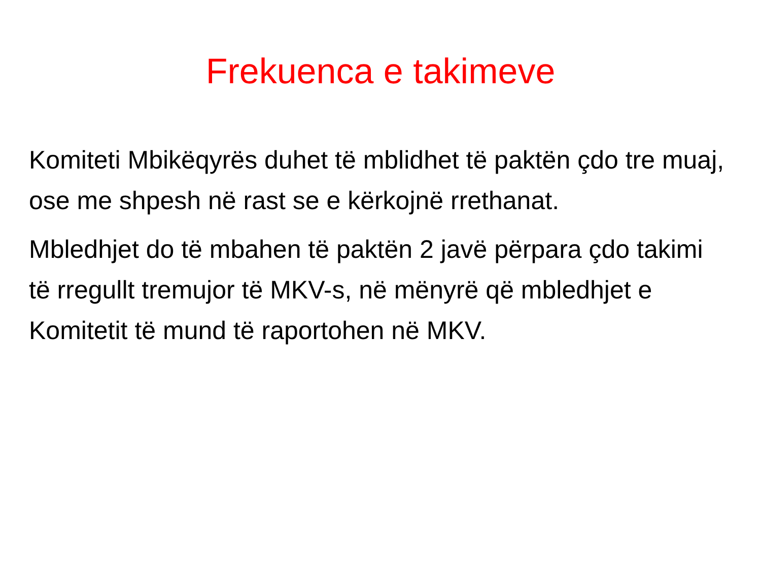Frekuenca e takimeve
Komiteti Mbikëqyrës duhet të mblidhet të paktën çdo tre muaj, ose me shpesh në rast se e kërkojnë rrethanat.
Mbledhjet do të mbahen të paktën 2 javë përpara çdo takimi të rregullt tremujor të MKV-s, në mënyrë që mbledhjet e Komitetit të mund të raportohen në MKV.